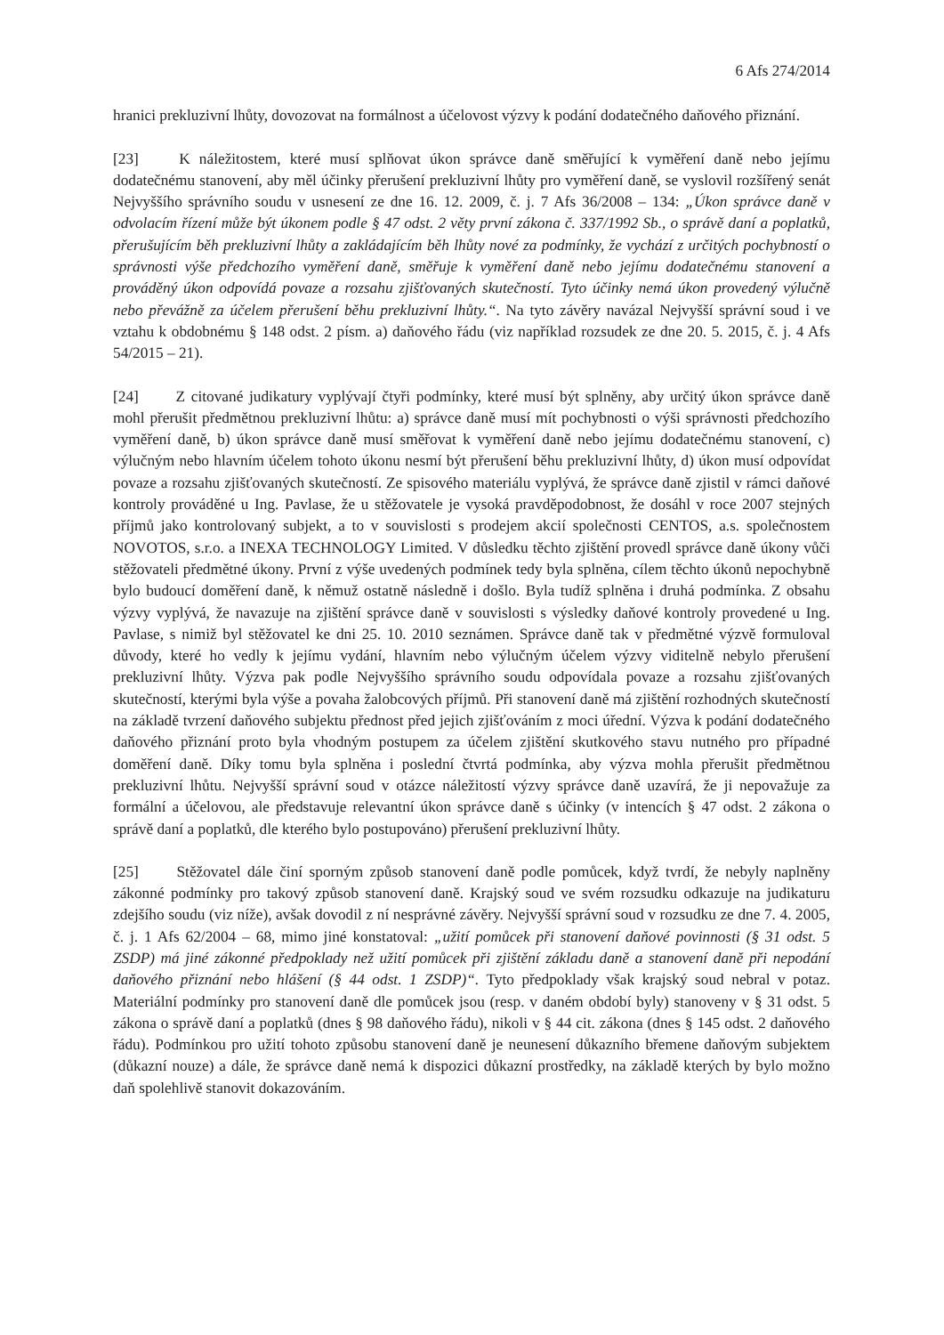6 Afs 274/2014
hranici prekluzivní lhůty, dovozovat na formálnost a účelovost výzvy k podání dodatečného daňového přiznání.
[23] K náležitostem, které musí splňovat úkon správce daně směřující k vyměření daně nebo jejímu dodatečnému stanovení, aby měl účinky přerušení prekluzivní lhůty pro vyměření daně, se vyslovil rozšířený senát Nejvyššího správního soudu v usnesení ze dne 16. 12. 2009, č. j. 7 Afs 36/2008 – 134: „Úkon správce daně v odvolacím řízení může být úkonem podle § 47 odst. 2 věty první zákona č. 337/1992 Sb., o správě daní a poplatků, přerušujícím běh prekluzivní lhůty a zakládajícím běh lhůty nové za podmínky, že vychází z určitých pochybností o správnosti výše předchozího vyměření daně, směřuje k vyměření daně nebo jejímu dodatečnému stanovení a prováděný úkon odpovídá povaze a rozsahu zjišťovaných skutečností. Tyto účinky nemá úkon provedený výlučně nebo převážně za účelem přerušení běhu prekluzivní lhůty.“. Na tyto závěry navázal Nejvyšší správní soud i ve vztahu k obdobnému § 148 odst. 2 písm. a) daňového řádu (viz například rozsudek ze dne 20. 5. 2015, č. j. 4 Afs 54/2015 – 21).
[24] Z citované judikatury vyplývají čtyři podmínky, které musí být splněny, aby určitý úkon správce daně mohl přerušit předmětnou prekluzivní lhůtu: a) správce daně musí mít pochybnosti o výši správnosti předchozího vyměření daně, b) úkon správce daně musí směřovat k vyměření daně nebo jejímu dodatečnému stanovení, c) výlučným nebo hlavním účelem tohoto úkonu nesmí být přerušení běhu prekluzivní lhůty, d) úkon musí odpovídat povaze a rozsahu zjišťovaných skutečností. Ze spisového materiálu vyplývá, že správce daně zjistil v rámci daňové kontroly prováděné u Ing. Pavlase, že u stěžovatele je vysoká pravděpodobnost, že dosáhl v roce 2007 stejných příjmů jako kontrolovaný subjekt, a to v souvislosti s prodejem akcií společnosti CENTOS, a.s. společnostem NOVOTOS, s.r.o. a INEXA TECHNOLOGY Limited. V důsledku těchto zjištění provedl správce daně úkony vůči stěžovateli předmětné úkony. První z výše uvedených podmínek tedy byla splněna, cílem těchto úkonů nepochybně bylo budoucí doměření daně, k němuž ostatně následně i došlo. Byla tudíž splněna i druhá podmínka. Z obsahu výzvy vyplývá, že navazuje na zjištění správce daně v souvislosti s výsledky daňové kontroly provedené u Ing. Pavlase, s nimiž byl stěžovatel ke dni 25. 10. 2010 seznámen. Správce daně tak v předmětné výzvě formuloval důvody, které ho vedly k jejímu vydání, hlavním nebo výlučným účelem výzvy viditelně nebylo přerušení prekluzivní lhůty. Výzva pak podle Nejvyššího správního soudu odpovídala povaze a rozsahu zjišťovaných skutečností, kterými byla výše a povaha žalobcových příjmů. Při stanovení daně má zjištění rozhodných skutečností na základě tvrzení daňového subjektu přednost před jejich zjišťováním z moci úřední. Výzva k podání dodatečného daňového přiznání proto byla vhodným postupem za účelem zjištění skutkového stavu nutného pro případné doměření daně. Díky tomu byla splněna i poslední čtvrtá podmínka, aby výzva mohla přerušit předmětnou prekluzivní lhůtu. Nejvyšší správní soud v otázce náležitostí výzvy správce daně uzavírá, že ji nepovažuje za formální a účelovou, ale představuje relevantní úkon správce daně s účinky (v intencích § 47 odst. 2 zákona o správě daní a poplatků, dle kterého bylo postupováno) přerušení prekluzivní lhůty.
[25] Stěžovatel dále činí sporným způsob stanovení daně podle pomůcek, když tvrdí, že nebyly naplněny zákonné podmínky pro takový způsob stanovení daně. Krajský soud ve svém rozsudku odkazuje na judikaturu zdejšího soudu (viz níže), avšak dovodil z ní nesprávné závěry. Nejvyšší správní soud v rozsudku ze dne 7. 4. 2005, č. j. 1 Afs 62/2004 – 68, mimo jiné konstatoval: „užití pomůcek při stanovení daňové povinnosti (§ 31 odst. 5 ZSDP) má jiné zákonné předpoklady než užití pomůcek při zjištění základu daně a stanovení daně při nepodání daňového přiznání nebo hlášení (§ 44 odst. 1 ZSDP)“. Tyto předpoklady však krajský soud nebral v potaz. Materiální podmínky pro stanovení daně dle pomůcek jsou (resp. v daném období byly) stanoveny v § 31 odst. 5 zákona o správě daní a poplatků (dnes § 98 daňového řádu), nikoli v § 44 cit. zákona (dnes § 145 odst. 2 daňového řádu). Podmínkou pro užití tohoto způsobu stanovení daně je neunesení důkazního břemene daňovým subjektem (důkazní nouze) a dále, že správce daně nemá k dispozici důkazní prostředky, na základě kterých by bylo možno daň spolehlivě stanovit dokazováním.